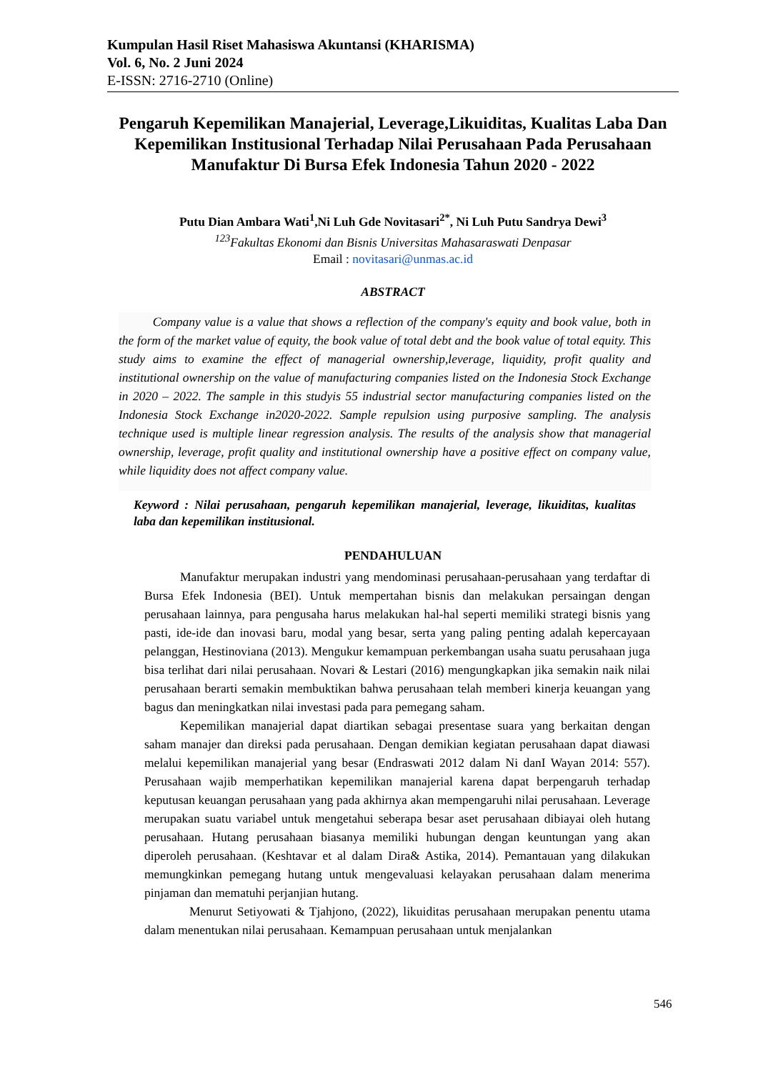Kumpulan Hasil Riset Mahasiswa Akuntansi (KHARISMA)
Vol. 6, No. 2 Juni 2024
E-ISSN: 2716-2710 (Online)
Pengaruh Kepemilikan Manajerial, Leverage,Likuiditas, Kualitas Laba Dan Kepemilikan Institusional Terhadap Nilai Perusahaan Pada Perusahaan Manufaktur Di Bursa Efek Indonesia Tahun 2020 - 2022
Putu Dian Ambara Wati<sup>1</sup>,Ni Luh Gde Novitasari<sup>2*</sup>, Ni Luh Putu Sandrya Dewi<sup>3</sup>
<sup>123</sup> Fakultas Ekonomi dan Bisnis Universitas Mahasaraswati Denpasar
Email : novitasari@unmas.ac.id
ABSTRACT
Company value is a value that shows a reflection of the company's equity and book value, both in the form of the market value of equity, the book value of total debt and the book value of total equity. This study aims to examine the effect of managerial ownership,leverage, liquidity, profit quality and institutional ownership on the value of manufacturing companies listed on the Indonesia Stock Exchange in 2020 – 2022. The sample in this studyis 55 industrial sector manufacturing companies listed on the Indonesia Stock Exchange in2020-2022. Sample repulsion using purposive sampling. The analysis technique used is multiple linear regression analysis. The results of the analysis show that managerial ownership, leverage, profit quality and institutional ownership have a positive effect on company value, while liquidity does not affect company value.
Keyword : Nilai perusahaan, pengaruh kepemilikan manajerial, leverage, likuiditas, kualitas laba dan kepemilikan institusional.
PENDAHULUAN
Manufaktur merupakan industri yang mendominasi perusahaan-perusahaan yang terdaftar di Bursa Efek Indonesia (BEI). Untuk mempertahan bisnis dan melakukan persaingan dengan perusahaan lainnya, para pengusaha harus melakukan hal-hal seperti memiliki strategi bisnis yang pasti, ide-ide dan inovasi baru, modal yang besar, serta yang paling penting adalah kepercayaan pelanggan, Hestinoviana (2013). Mengukur kemampuan perkembangan usaha suatu perusahaan juga bisa terlihat dari nilai perusahaan. Novari & Lestari (2016) mengungkapkan jika semakin naik nilai perusahaan berarti semakin membuktikan bahwa perusahaan telah memberi kinerja keuangan yang bagus dan meningkatkan nilai investasi pada para pemegang saham.
Kepemilikan manajerial dapat diartikan sebagai presentase suara yang berkaitan dengan saham manajer dan direksi pada perusahaan. Dengan demikian kegiatan perusahaan dapat diawasi melalui kepemilikan manajerial yang besar (Endraswati 2012 dalam Ni danI Wayan 2014: 557). Perusahaan wajib memperhatikan kepemilikan manajerial karena dapat berpengaruh terhadap keputusan keuangan perusahaan yang pada akhirnya akan mempengaruhi nilai perusahaan. Leverage merupakan suatu variabel untuk mengetahui seberapa besar aset perusahaan dibiayai oleh hutang perusahaan. Hutang perusahaan biasanya memiliki hubungan dengan keuntungan yang akan diperoleh perusahaan. (Keshtavar et al dalam Dira& Astika, 2014). Pemantauan yang dilakukan memungkinkan pemegang hutang untuk mengevaluasi kelayakan perusahaan dalam menerima pinjaman dan mematuhi perjanjian hutang.
Menurut Setiyowati & Tjahjono, (2022), likuiditas perusahaan merupakan penentu utama dalam menentukan nilai perusahaan. Kemampuan perusahaan untuk menjalankan
546